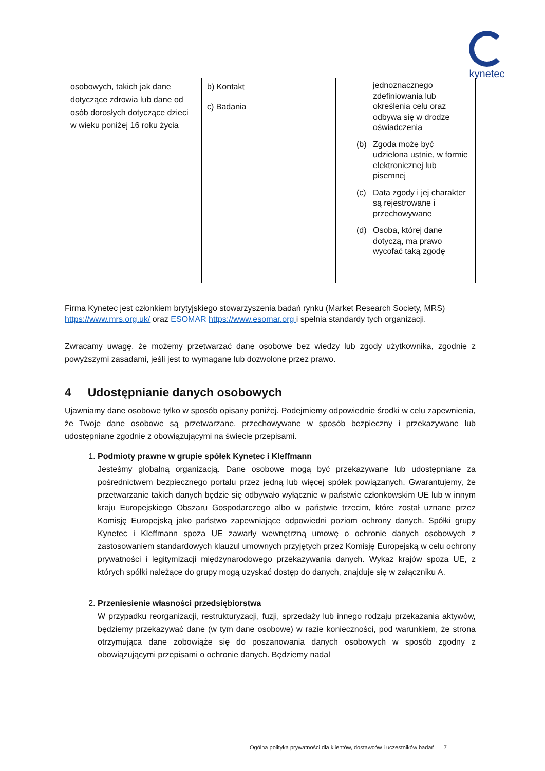kynetec
| osobowych, takich jak dane dotyczące zdrowia lub dane od osób dorosłych dotyczące dzieci w wieku poniżej 16 roku życia | b) Kontakt c) Badania | jednoznacznego zdefiniowania lub określenia celu oraz odbywa się w drodze oświadczenia (b) Zgoda może być udzielona ustnie, w formie elektronicznej lub pisemnej (c) Data zgody i jej charakter są rejestrowane i przechowywane (d) Osoba, której dane dotyczą, ma prawo wycofać taką zgodę |
Firma Kynetec jest członkiem brytyjskiego stowarzyszenia badań rynku (Market Research Society, MRS) https://www.mrs.org.uk/ oraz ESOMAR https://www.esomar.org i spełnia standardy tych organizacji.
Zwracamy uwagę, że możemy przetwarzać dane osobowe bez wiedzy lub zgody użytkownika, zgodnie z powyższymi zasadami, jeśli jest to wymagane lub dozwolone przez prawo.
4 Udostępnianie danych osobowych
Ujawniamy dane osobowe tylko w sposób opisany poniżej. Podejmiemy odpowiednie środki w celu zapewnienia, że Twoje dane osobowe są przetwarzane, przechowywane w sposób bezpieczny i przekazywane lub udostępniane zgodnie z obowiązującymi na świecie przepisami.
1. Podmioty prawne w grupie spółek Kynetec i Kleffmann
Jesteśmy globalną organizacją. Dane osobowe mogą być przekazywane lub udostępniane za pośrednictwem bezpiecznego portalu przez jedną lub więcej spółek powiązanych. Gwarantujemy, że przetwarzanie takich danych będzie się odbywało wyłącznie w państwie członkowskim UE lub w innym kraju Europejskiego Obszaru Gospodarczego albo w państwie trzecim, które został uznane przez Komisję Europejską jako państwo zapewniające odpowiedni poziom ochrony danych. Spółki grupy Kynetec i Kleffmann spoza UE zawarły wewnętrzną umowę o ochronie danych osobowych z zastosowaniem standardowych klauzul umownych przyjętych przez Komisję Europejską w celu ochrony prywatności i legitymizacji międzynarodowego przekazywania danych. Wykaz krajów spoza UE, z których spółki należące do grupy mogą uzyskać dostęp do danych, znajduje się w załączniku A.
2. Przeniesienie własności przedsiębiorstwa
W przypadku reorganizacji, restrukturyzacji, fuzji, sprzedaży lub innego rodzaju przekazania aktywów, będziemy przekazywać dane (w tym dane osobowe) w razie konieczności, pod warunkiem, że strona otrzymująca dane zobowiąże się do poszanowania danych osobowych w sposób zgodny z obowiązującymi przepisami o ochronie danych. Będziemy nadal
Ogólna polityka prywatności dla klientów, dostawców i uczestników badań 7